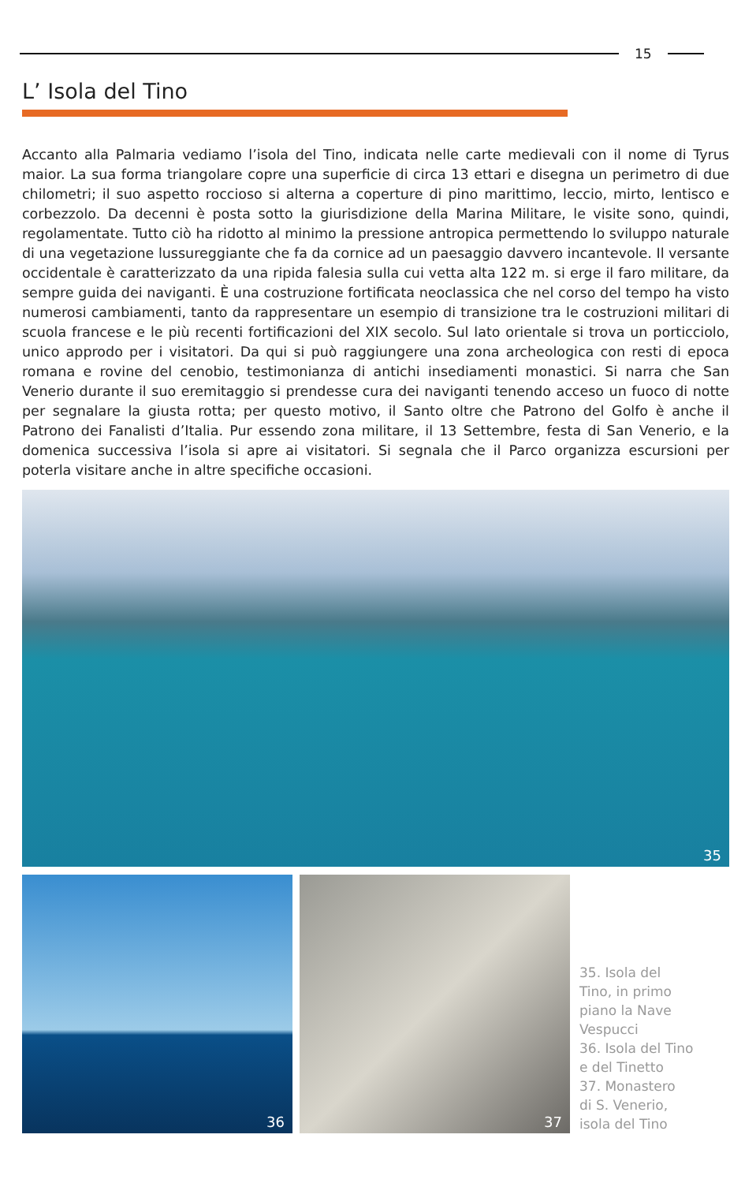15
L’ Isola del Tino
Accanto alla Palmaria vediamo l’isola del Tino, indicata nelle carte medievali con il nome di Tyrus maior. La sua forma triangolare copre una superficie di circa 13 ettari e disegna un perimetro di due chilometri; il suo aspetto roccioso si alterna a coperture di pino marittimo, leccio, mirto, lentisco e corbezzolo. Da decenni è posta sotto la giurisdizione della Marina Militare, le visite sono, quindi, regolamentate. Tutto ciò ha ridotto al minimo la pressione antropica permettendo lo sviluppo naturale di una vegetazione lussureggiante che fa da cornice ad un paesaggio davvero incantevole. Il versante occidentale è caratterizzato da una ripida falesia sulla cui vetta alta 122 m. si erge il faro militare, da sempre guida dei naviganti. È una costruzione fortificata neoclassica che nel corso del tempo ha visto numerosi cambiamenti, tanto da rappresentare un esempio di transizione tra le costruzioni militari di scuola francese e le più recenti fortificazioni del XIX secolo. Sul lato orientale si trova un porticciolo, unico approdo per i visitatori. Da qui si può raggiungere una zona archeologica con resti di epoca romana e rovine del cenobio, testimonianza di antichi insediamenti monastici. Si narra che San Venerio durante il suo eremitaggio si prendesse cura dei naviganti tenendo acceso un fuoco di notte per segnalare la giusta rotta; per questo motivo, il Santo oltre che Patrono del Golfo è anche il Patrono dei Fanalisti d’Italia. Pur essendo zona militare, il 13 Settembre, festa di San Venerio, e la domenica successiva l’isola si apre ai visitatori. Si segnala che il Parco organizza escursioni per poterla visitare anche in altre specifiche occasioni.
35
36
37
35. Isola del
Tino, in primo
piano la Nave
Vespucci
36. Isola del Tino
e del Tinetto
37. Monastero
di S. Venerio,
isola del Tino